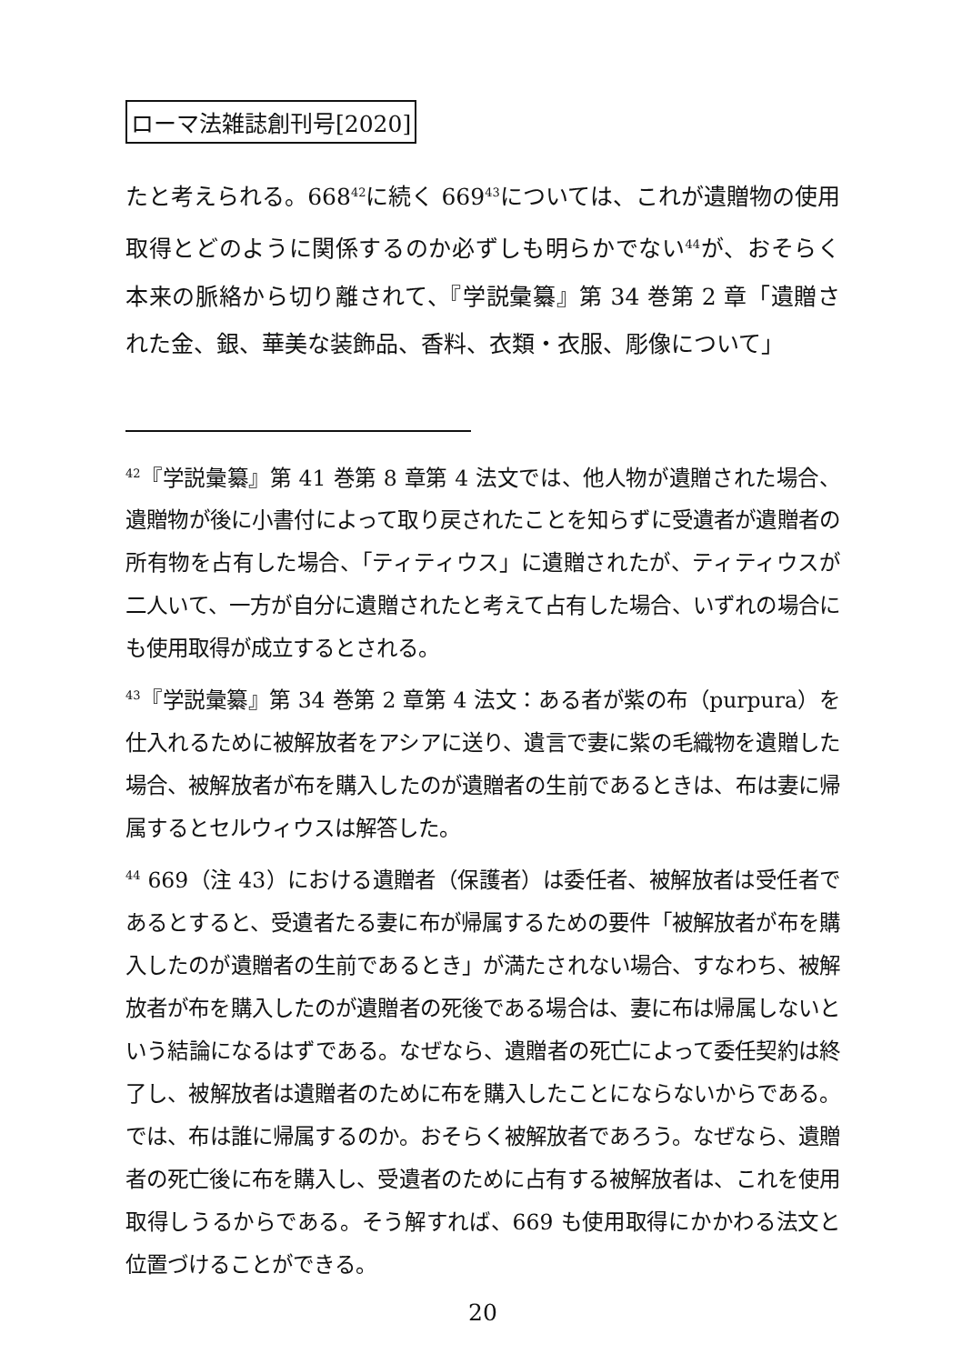ローマ法雑誌創刊号[2020]
たと考えられる。668<sup>42</sup>に続く 669<sup>43</sup>については、これが遺贈物の使用取得とどのように関係するのか必ずしも明らかでない<sup>44</sup>が、おそらく本来の脈絡から切り離されて、『学説彙纂』第 34 巻第 2 章「遺贈された金、銀、華美な装飾品、香料、衣類・衣服、彫像について」
<sup>42</sup>『学説彙纂』第 41 巻第 8 章第 4 法文では、他人物が遺贈された場合、遺贈物が後に小書付によって取り戻されたことを知らずに受遺者が遺贈者の所有物を占有した場合、「ティティウス」に遺贈されたが、ティティウスが二人いて、一方が自分に遺贈されたと考えて占有した場合、いずれの場合にも使用取得が成立するとされる。
<sup>43</sup>『学説彙纂』第 34 巻第 2 章第 4 法文：ある者が紫の布（purpura）を仕入れるために被解放者をアシアに送り、遺言で妻に紫の毛織物を遺贈した場合、被解放者が布を購入したのが遺贈者の生前であるときは、布は妻に帰属するとセルウィウスは解答した。
<sup>44</sup> 669（注 43）における遺贈者（保護者）は委任者、被解放者は受任者であるとすると、受遺者たる妻に布が帰属するための要件「被解放者が布を購入したのが遺贈者の生前であるとき」が満たされない場合、すなわち、被解放者が布を購入したのが遺贈者の死後である場合は、妻に布は帰属しないという結論になるはずである。なぜなら、遺贈者の死亡によって委任契約は終了し、被解放者は遺贈者のために布を購入したことにならないからである。では、布は誰に帰属するのか。おそらく被解放者であろう。なぜなら、遺贈者の死亡後に布を購入し、受遺者のために占有する被解放者は、これを使用取得しうるからである。そう解すれば、669 も使用取得にかかわる法文と位置づけることができる。
20